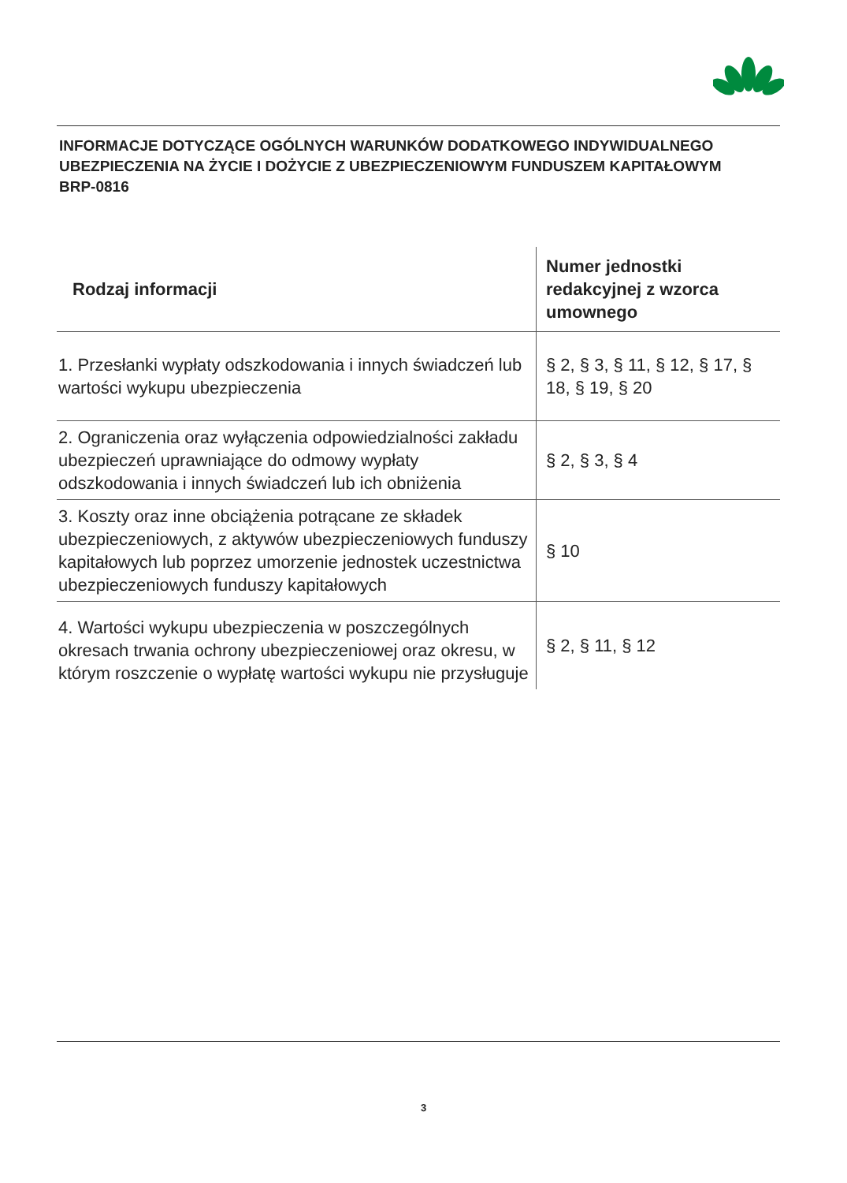INFORMACJE DOTYCZĄCE OGÓLNYCH WARUNKÓW DODATKOWEGO INDYWIDUALNEGO UBEZPIECZENIA NA ŻYCIE I DOŻYCIE Z UBEZPIECZENIOWYM FUNDUSZEM KAPITAŁOWYM
BRP-0816
| Rodzaj informacji | Numer jednostki redakcyjnej z wzorca umownego |
| --- | --- |
| 1. Przesłanki wypłaty odszkodowania i innych świadczeń lub wartości wykupu ubezpieczenia | § 2, § 3, § 11, § 12, § 17, § 18, § 19, § 20 |
| 2. Ograniczenia oraz wyłączenia odpowiedzialności zakładu ubezpieczeń uprawniające do odmowy wypłaty odszkodowania i innych świadczeń lub ich obniżenia | § 2, § 3, § 4 |
| 3. Koszty oraz inne obciążenia potrącane ze składek ubezpieczeniowych, z aktywów ubezpieczeniowych funduszy kapitałowych lub poprzez umorzenie jednostek uczestnictwa ubezpieczeniowych funduszy kapitałowych | § 10 |
| 4. Wartości wykupu ubezpieczenia w poszczególnych okresach trwania ochrony ubezpieczeniowej oraz okresu, w którym roszczenie o wypłatę wartości wykupu nie przysługuje | § 2, § 11, § 12 |
3